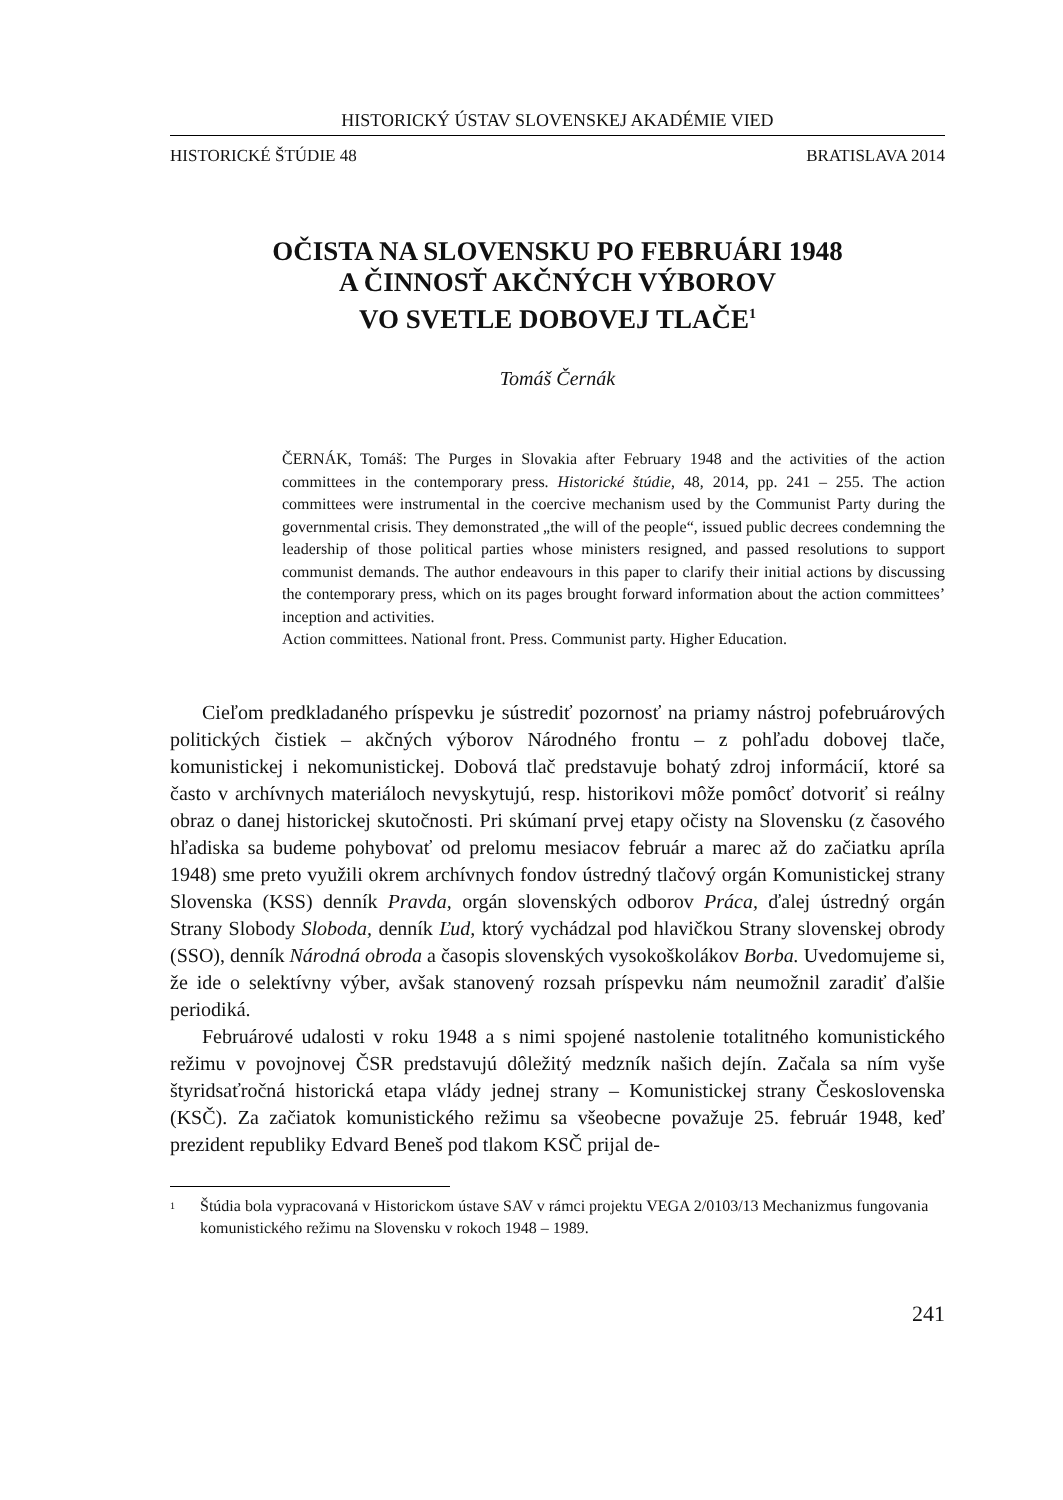HISTORICKÝ ÚSTAV SLOVENSKEJ AKADÉMIE VIED
HISTORICKÉ ŠTÚDIE 48 BRATISLAVA 2014
OČISTA NA SLOVENSKU PO FEBRUÁRI 1948
A ČINNOSŤ AKČNÝCH VÝBOROV
VO SVETLE DOBOVEJ TLAČE<sup>1</sup>
Tomáš Černák
ČERNÁK, Tomáš: The Purges in Slovakia after February 1948 and the activities of the action committees in the contemporary press. Historické štúdie, 48, 2014, pp. 241 – 255. The action committees were instrumental in the coercive mechanism used by the Communist Party during the governmental crisis. They demonstrated „the will of the people“, issued public decrees condemning the leadership of those political parties whose ministers resigned, and passed resolutions to support communist demands. The author endeavours in this paper to clarify their initial actions by discussing the contemporary press, which on its pages brought forward information about the action committees’ inception and activities.
Action committees. National front. Press. Communist party. Higher Education.
Cieľom predkladaného príspevku je sústrediť pozornosť na priamy nástroj pofebruárových politických čistiek – akčných výborov Národného frontu – z pohľadu dobovej tlače, komunistickej i nekomunistickej. Dobová tlač predstavuje bohatý zdroj informácií, ktoré sa často v archívnych materiáloch nevyskytujú, resp. historikovi môže pomôcť dotvoriť si reálny obraz o danej historickej skutočnosti. Pri skúmaní prvej etapy očisty na Slovensku (z časového hľadiska sa budeme pohybovať od prelomu mesiacov február a marec až do začiatku apríla 1948) sme preto využili okrem archívnych fondov ústredný tlačový orgán Komunistickej strany Slovenska (KSS) denník Pravda, orgán slovenských odborov Práca, ďalej ústredný orgán Strany Slobody Sloboda, denník Ľud, ktorý vychádzal pod hlavičkou Strany slovenskej obrody (SSO), denník Národná obroda a časopis slovenských vysokoškolákov Borba. Uvedomujeme si, že ide o selektívny výber, avšak stanovený rozsah príspevku nám neumožnil zaradiť ďalšie periodiká.
Februárové udalosti v roku 1948 a s nimi spojené nastolenie totalitného komunistického režimu v povojnovej ČSR predstavujú dôležitý medzník našich dejín. Začala sa ním vyše štyridsaťročná historická etapa vlády jednej strany – Komunistickej strany Československa (KSČ). Za začiatok komunistického režimu sa všeobecne považuje 25. február 1948, keď prezident republiky Edvard Beneš pod tlakom KSČ prijal de-
<sup>1</sup> Štúdia bola vypracovaná v Historickom ústave SAV v rámci projektu VEGA 2/0103/13 Mechanizmus fungovania komunistického režimu na Slovensku v rokoch 1948 – 1989.
241